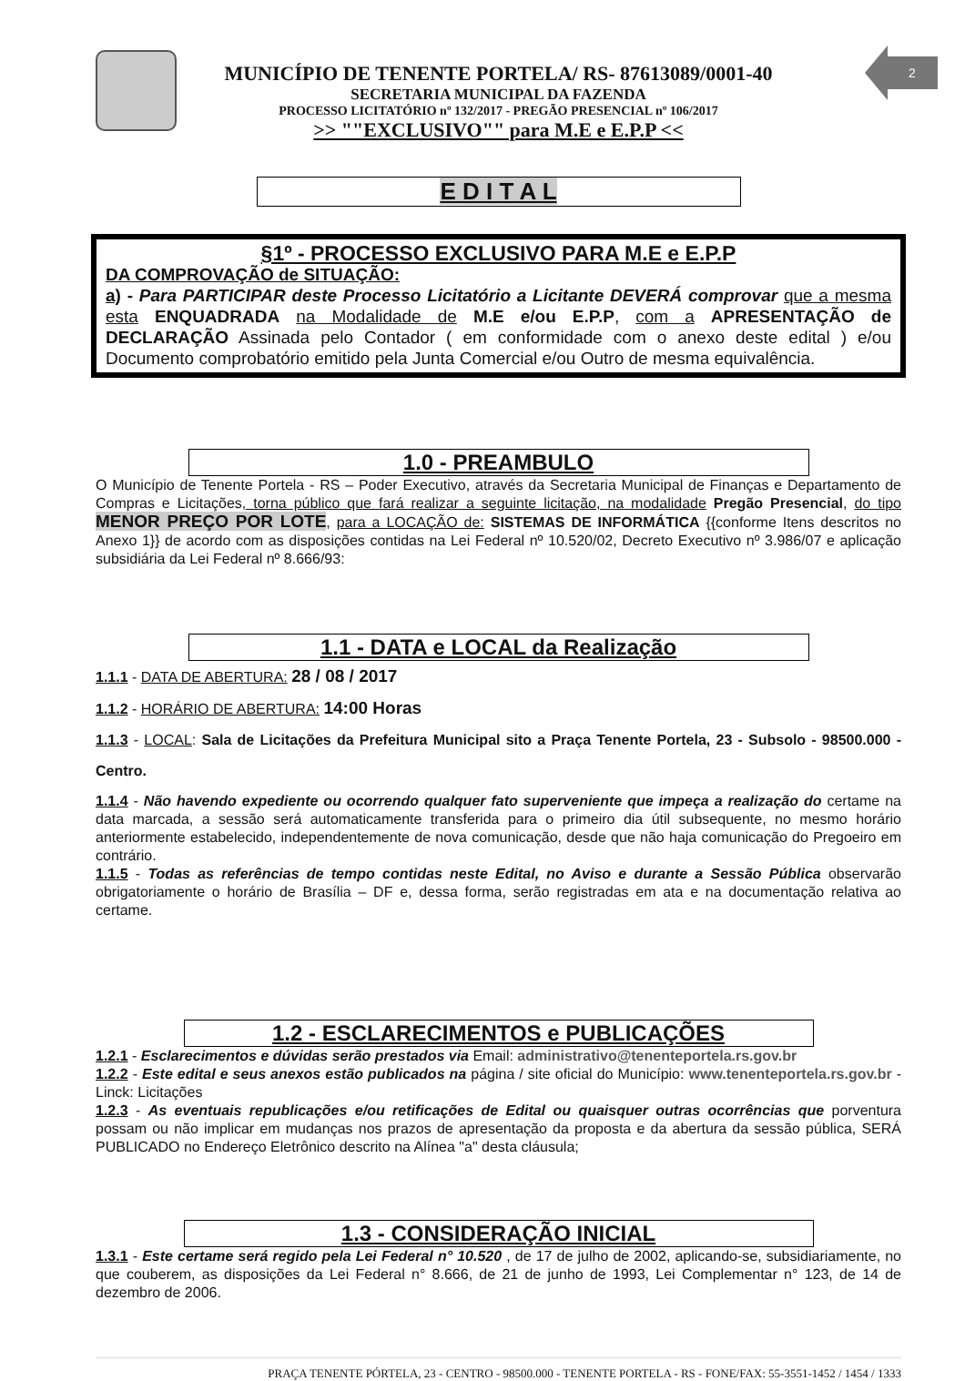2
MUNICÍPIO DE TENENTE PORTELA/ RS- 87613089/0001-40
SECRETARIA MUNICIPAL DA FAZENDA
PROCESSO LICITATÓRIO nº 132/2017 - PREGÃO PRESENCIAL nº 106/2017
>> ""EXCLUSIVO"" para M.E e E.P.P <<
E D I T A L
§1º - PROCESSO EXCLUSIVO PARA M.E e E.P.P
DA COMPROVAÇÃO de SITUAÇÃO:
a) - Para PARTICIPAR deste Processo Licitatório a Licitante DEVERÁ comprovar que a mesma esta ENQUADRADA na Modalidade de M.E e/ou E.P.P, com a APRESENTAÇÃO de DECLARAÇÃO Assinada pelo Contador ( em conformidade com o anexo deste edital ) e/ou Documento comprobatório emitido pela Junta Comercial e/ou Outro de mesma equivalência.
1.0 - PREAMBULO
O Município de Tenente Portela - RS – Poder Executivo, através da Secretaria Municipal de Finanças e Departamento de Compras e Licitações, torna público que fará realizar a seguinte licitação, na modalidade Pregão Presencial, do tipo MENOR PREÇO POR LOTE, para a LOCAÇÃO de: SISTEMAS DE INFORMÁTICA {{conforme Itens descritos no Anexo 1}} de acordo com as disposições contidas na Lei Federal nº 10.520/02, Decreto Executivo nº 3.986/07 e aplicação subsidiária da Lei Federal nº 8.666/93:
1.1 - DATA e LOCAL da Realização
1.1.1 - DATA DE ABERTURA: 28 / 08 / 2017
1.1.2 - HORÁRIO DE ABERTURA: 14:00 Horas
1.1.3 - LOCAL: Sala de Licitações da Prefeitura Municipal sito a Praça Tenente Portela, 23 - Subsolo - 98500.000 - Centro.
1.1.4 - Não havendo expediente ou ocorrendo qualquer fato superveniente que impeça a realização do certame na data marcada, a sessão será automaticamente transferida para o primeiro dia útil subsequente, no mesmo horário anteriormente estabelecido, independentemente de nova comunicação, desde que não haja comunicação do Pregoeiro em contrário.
1.1.5 - Todas as referências de tempo contidas neste Edital, no Aviso e durante a Sessão Pública observarão obrigatoriamente o horário de Brasília – DF e, dessa forma, serão registradas em ata e na documentação relativa ao certame.
1.2 - ESCLARECIMENTOS e PUBLICAÇÕES
1.2.1 - Esclarecimentos e dúvidas serão prestados via Email: administrativo@tenenteportela.rs.gov.br
1.2.2 - Este edital e seus anexos estão publicados na página / site oficial do Município: www.tenenteportela.rs.gov.br - Linck: Licitações
1.2.3 - As eventuais republicações e/ou retificações de Edital ou quaisquer outras ocorrências que porventura possam ou não implicar em mudanças nos prazos de apresentação da proposta e da abertura da sessão pública, SERÁ PUBLICADO no Endereço Eletrônico descrito na Alínea "a" desta cláusula;
1.3 - CONSIDERAÇÃO INICIAL
1.3.1 - Este certame será regido pela Lei Federal n° 10.520 , de 17 de julho de 2002, aplicando-se, subsidiariamente, no que couberem, as disposições da Lei Federal n° 8.666, de 21 de junho de 1993, Lei Complementar n° 123, de 14 de dezembro de 2006.
PRAÇA TENENTE PÓRTELA, 23 - CENTRO - 98500.000 - TENENTE PORTELA - RS - FONE/FAX: 55-3551-1452 / 1454 / 1333